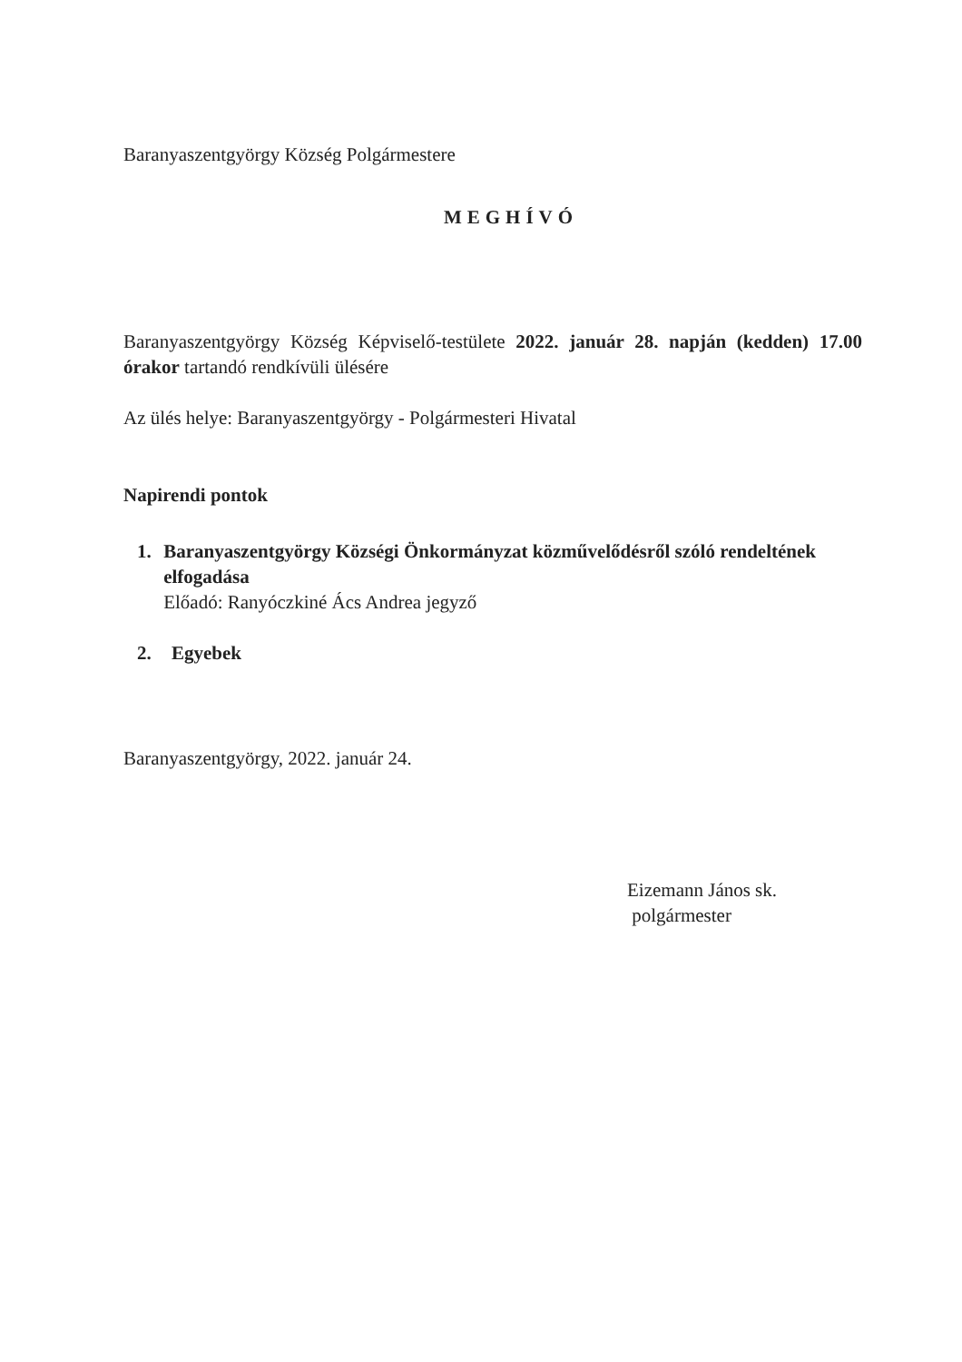Baranyaszentgyörgy Község Polgármestere
MEGHÍVÓ
Baranyaszentgyörgy Község Képviselő-testülete 2022. január 28. napján (kedden) 17.00 órakor tartandó rendkívüli ülésére
Az ülés helye: Baranyaszentgyörgy - Polgármesteri Hivatal
Napirendi pontok
1. Baranyaszentgyörgy Községi Önkormányzat közművelődésről szóló rendeltének elfogadása
Előadó: Ranyóczkiné Ács Andrea jegyző
2. Egyebek
Baranyaszentgyörgy, 2022. január 24.
Eizemann János sk.
polgármester